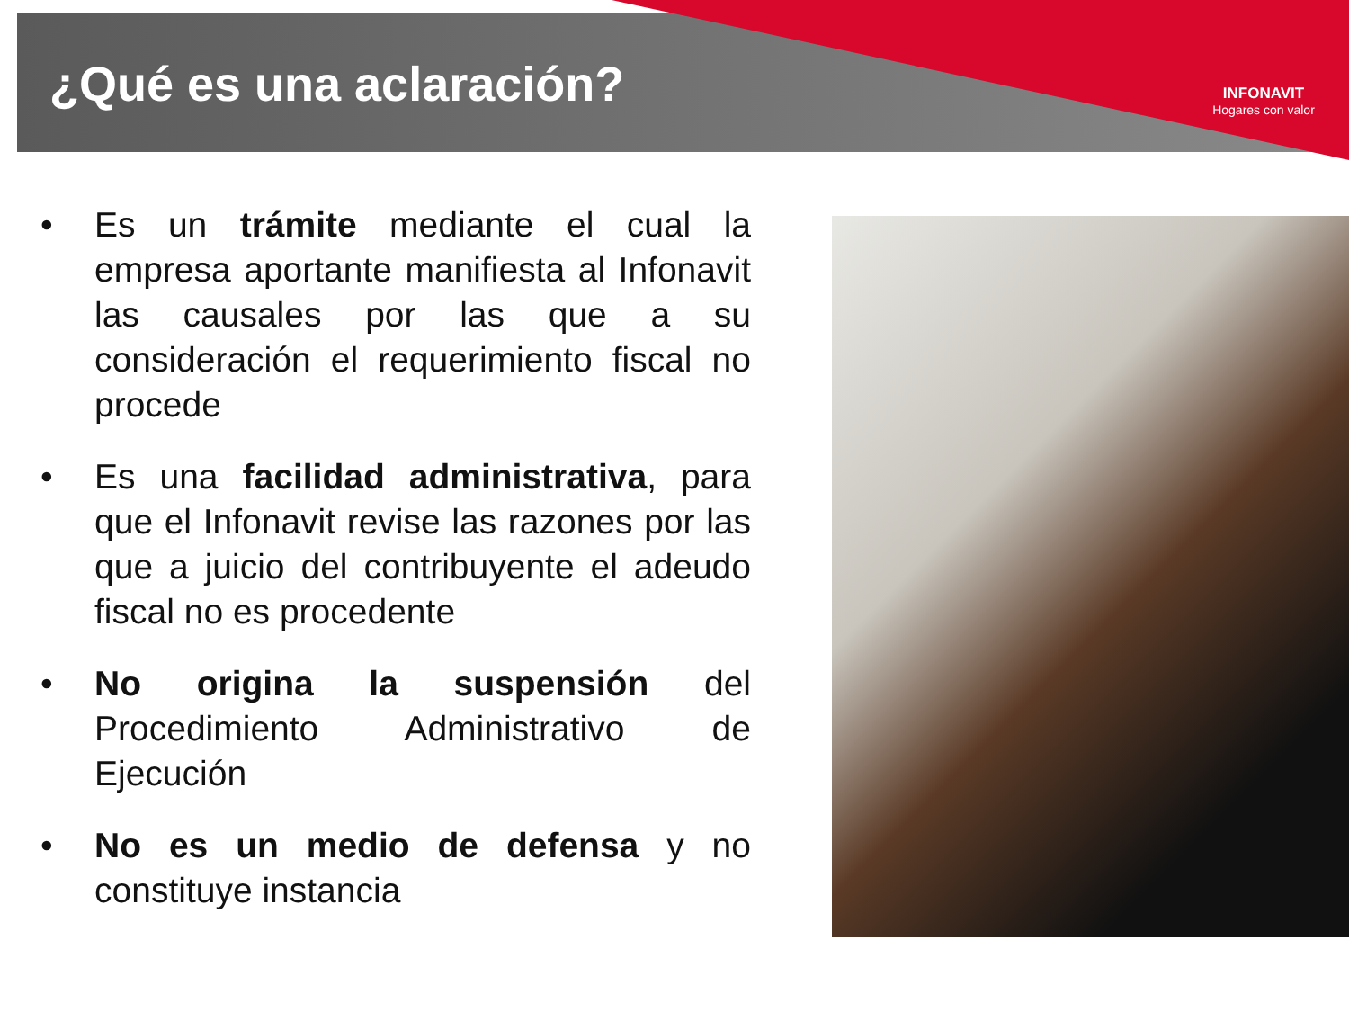¿Qué es una aclaración?
INFONAVIT
Hogares con valor
• Es un trámite mediante el cual la empresa aportante manifiesta al Infonavit las causales por las que a su consideración el requerimiento fiscal no procede
• Es una facilidad administrativa, para que el Infonavit revise las razones por las que a juicio del contribuyente el adeudo fiscal no es procedente
• No origina la suspensión del Procedimiento Administrativo de Ejecución
• No es un medio de defensa y no constituye instancia